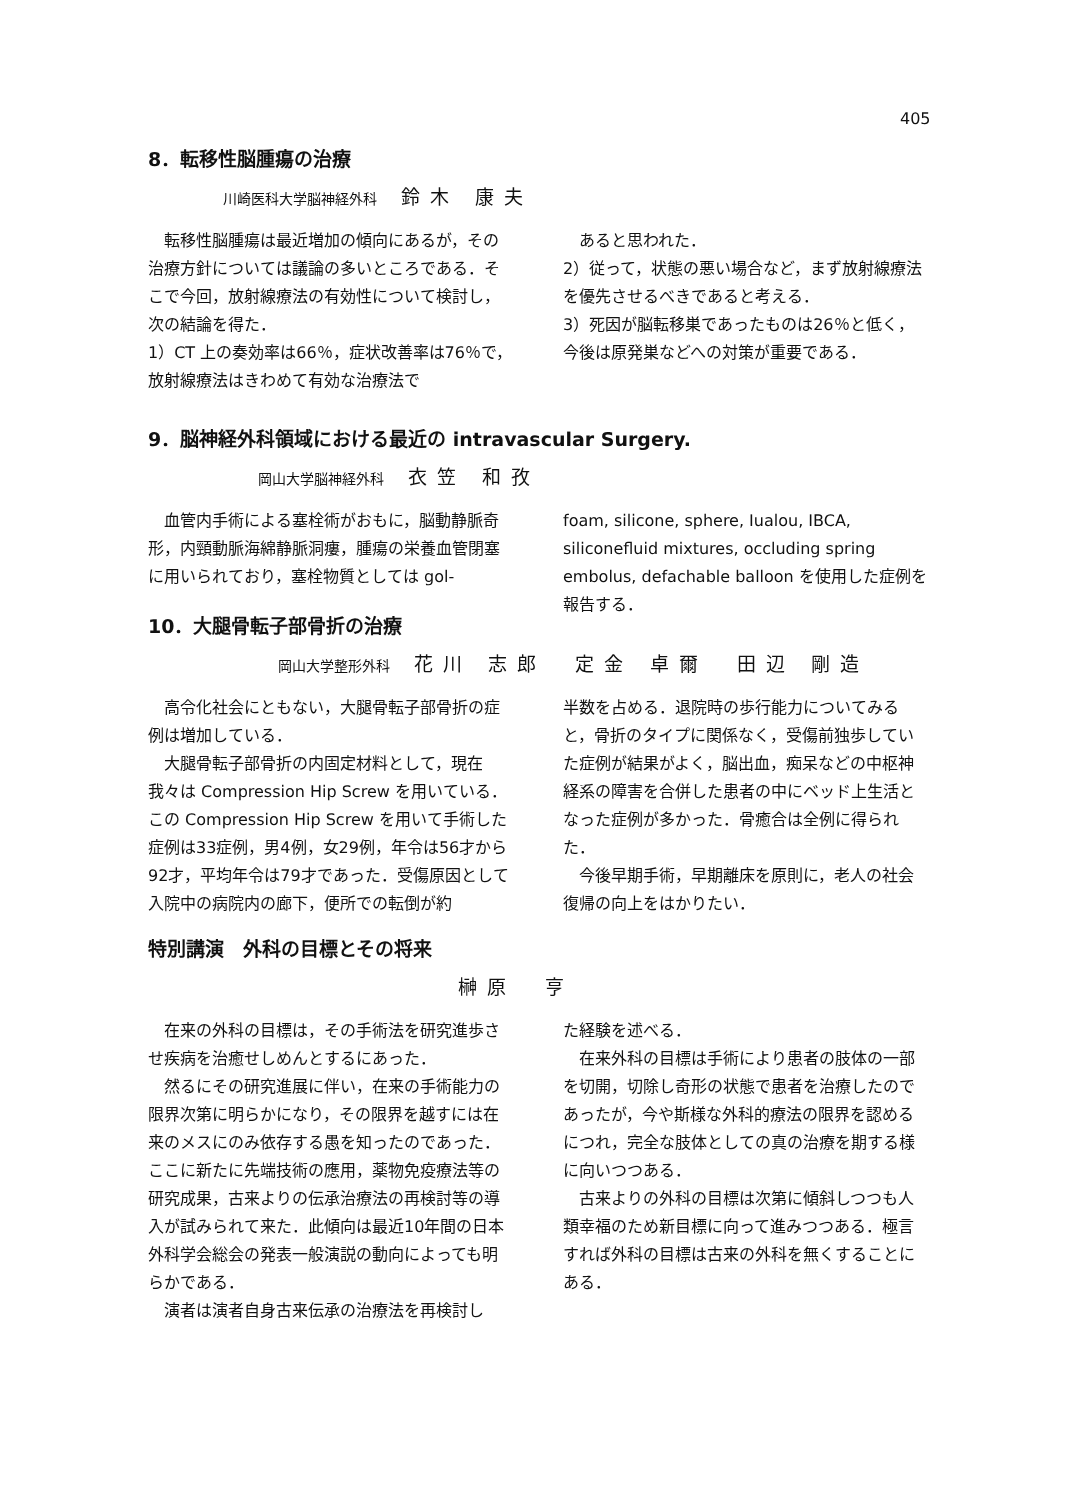405
8．転移性脳腫瘍の治療
川崎医科大学脳神経外科 鈴木 康夫
転移性脳腫瘍は最近増加の傾向にあるが，その治療方針については議論の多いところである．そこで今回，放射線療法の有効性について検討し，次の結論を得た．
1）CT 上の奏効率は66％，症状改善率は76％で，放射線療法はきわめて有効な治療法で
あると思われた．
2）従って，状態の悪い場合など，まず放射線療法を優先させるべきであると考える．
3）死因が脳転移巣であったものは26％と低く，今後は原発巣などへの対策が重要である．
9．脳神経外科領域における最近の intravascular Surgery.
岡山大学脳神経外科 衣笠 和孜
血管内手術による塞栓術がおもに，脳動静脈奇形，内頸動脈海綿静脈洞瘻，腫瘍の栄養血管閉塞に用いられており，塞栓物質としては gol-
foam, silicone, sphere, Iualou, IBCA, siliconefluid mixtures, occluding spring embolus, defachable balloon を使用した症例を報告する．
10．大腿骨転子部骨折の治療
岡山大学整形外科 花川 志郎　定金 卓爾　田辺 剛造
高令化社会にともない，大腿骨転子部骨折の症例は増加している．
大腿骨転子部骨折の内固定材料として，現在我々は Compression Hip Screw を用いている．この Compression Hip Screw を用いて手術した症例は33症例，男4例，女29例，年令は56才から92才，平均年令は79才であった．受傷原因として入院中の病院内の廊下，便所での転倒が約
半数を占める．退院時の歩行能力についてみると，骨折のタイプに関係なく，受傷前独歩していた症例が結果がよく，脳出血，痴呆などの中枢神経系の障害を合併した患者の中にベッド上生活となった症例が多かった．骨癒合は全例に得られた．
今後早期手術，早期離床を原則に，老人の社会復帰の向上をはかりたい．
特別講演　外科の目標とその将来
榊原　亨
在来の外科の目標は，その手術法を研究進歩させ疾病を治癒せしめんとするにあった．
然るにその研究進展に伴い，在来の手術能力の限界次第に明らかになり，その限界を越すには在来のメスにのみ依存する愚を知ったのであった．ここに新たに先端技術の應用，薬物免疫療法等の研究成果，古来よりの伝承治療法の再検討等の導入が試みられて来た．此傾向は最近10年間の日本外科学会総会の発表一般演説の動向によっても明らかである．
演者は演者自身古来伝承の治療法を再検討し
た経験を述べる．
在来外科の目標は手術により患者の肢体の一部を切開，切除し奇形の状態で患者を治療したのであったが，今や斯様な外科的療法の限界を認めるにつれ，完全な肢体としての真の治療を期する様に向いつつある．
古来よりの外科の目標は次第に傾斜しつつも人類幸福のため新目標に向って進みつつある．極言すれば外科の目標は古来の外科を無くすることにある．